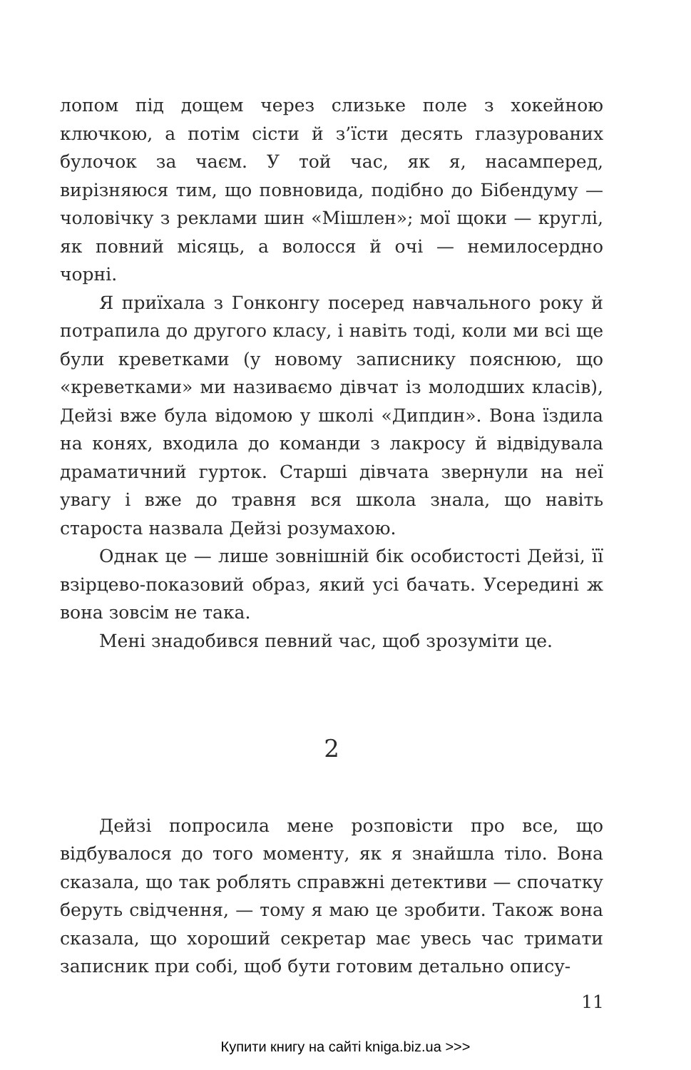лопом під дощем через слизьке поле з хокейною ключкою, а потім сісти й з’їсти десять глазурованих булочок за чаєм. У той час, як я, насамперед, вирізняюся тим, що повновида, подібно до Бібендуму — чоловічку з реклами шин «Мішлен»; мої щоки — круглі, як повний місяць, а волосся й очі — немилосердно чорні.
Я приїхала з Гонконгу посеред навчального року й потрапила до другого класу, і навіть тоді, коли ми всі ще були креветками (у новому записнику пояснюю, що «креветками» ми називаємо дівчат із молодших класів), Дейзі вже була відомою у школі «Дипдин». Вона їздила на конях, входила до команди з лакросу й відвідувала драматичний гурток. Старші дівчата звернули на неї увагу і вже до травня вся школа знала, що навіть староста назвала Дейзі розумахою.
Однак це — лише зовнішній бік особистості Дейзі, її взірцево-показовий образ, який усі бачать. Усередині ж вона зовсім не така.
Мені знадобився певний час, щоб зрозуміти це.
2
Дейзі попросила мене розповісти про все, що відбувалося до того моменту, як я знайшла тіло. Вона сказала, що так роблять справжні детективи — спочатку беруть свідчення, — тому я маю це зробити. Також вона сказала, що хороший секретар має увесь час тримати записник при собі, щоб бути готовим детально опису-
11
Купити книгу на сайті kniga.biz.ua >>>